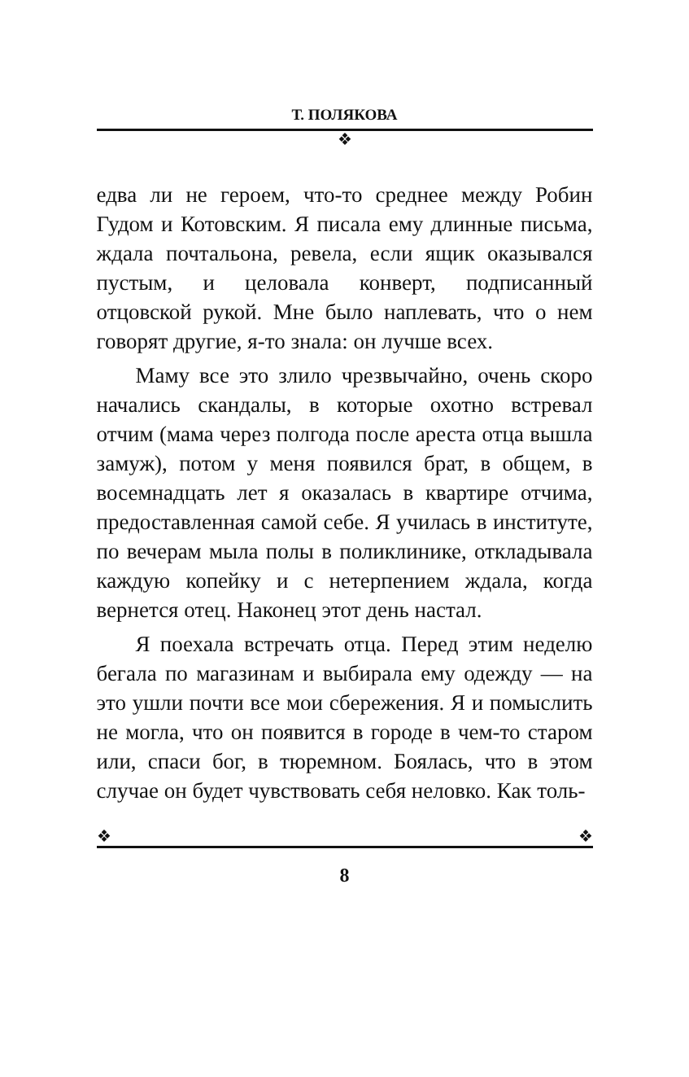Т. ПОЛЯКОВА
❖
едва ли не героем, что-то среднее между Робин Гудом и Котовским. Я писала ему длинные письма, ждала почтальона, ревела, если ящик оказывался пустым, и целовала конверт, подписанный отцовской рукой. Мне было наплевать, что о нем говорят другие, я-то знала: он лучше всех.
Маму все это злило чрезвычайно, очень скоро начались скандалы, в которые охотно встревал отчим (мама через полгода после ареста отца вышла замуж), потом у меня появился брат, в общем, в восемнадцать лет я оказалась в квартире отчима, предоставленная самой себе. Я училась в институте, по вечерам мыла полы в поликлинике, откладывала каждую копейку и с нетерпением ждала, когда вернется отец. Наконец этот день настал.
Я поехала встречать отца. Перед этим неделю бегала по магазинам и выбирала ему одежду — на это ушли почти все мои сбережения. Я и помыслить не могла, что он появится в городе в чем-то старом или, спаси бог, в тюремном. Боялась, что в этом случае он будет чувствовать себя неловко. Как толь-
❖ ❖
8